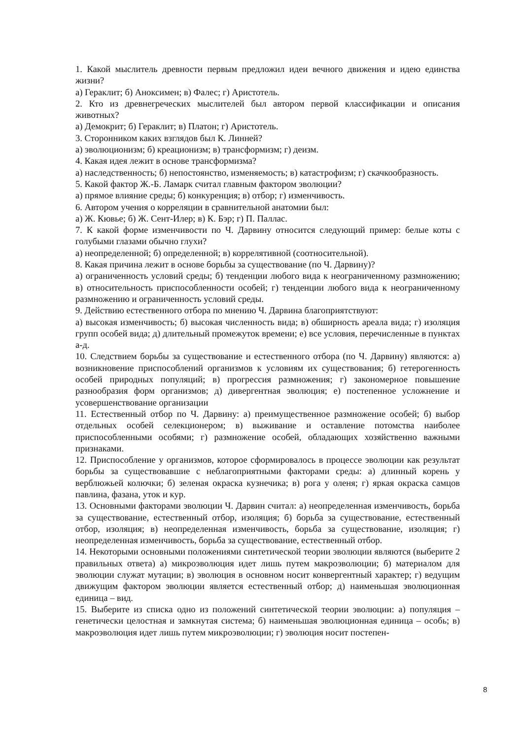1. Какой мыслитель древности первым предложил идеи вечного движения и идею единства жизни?
а) Гераклит; б) Аноксимен; в) Фалес; г) Аристотель.
2. Кто из древнегреческих мыслителей был автором первой классификации и описания животных?
а) Демокрит; б) Гераклит; в) Платон; г) Аристотель.
3. Сторонником каких взглядов был К. Линней?
а) эволюционизм; б) креационизм; в) трансформизм; г) деизм.
4. Какая идея лежит в основе трансформизма?
а) наследственность; б) непостоянство, изменяемость; в) катастрофизм; г) скачкообразность.
5. Какой фактор Ж.-Б. Ламарк считал главным фактором эволюции?
а) прямое влияние среды; б) конкуренция; в) отбор; г) изменчивость.
6. Автором учения о корреляции в сравнительной анатомии был:
а) Ж. Кювье; б) Ж. Сент-Илер; в) К. Бэр; г) П. Паллас.
7. К какой форме изменчивости по Ч. Дарвину относится следующий пример: белые коты с голубыми глазами обычно глухи?
а) неопределенной; б) определенной; в) коррелятивной (соотносительной).
8. Какая причина лежит в основе борьбы за существование (по Ч. Дарвину)?
а) ограниченность условий среды; б) тенденции любого вида к неограниченному размножению; в) относительность приспособленности особей; г) тенденции любого вида к неограниченному размножению и ограниченность условий среды.
9. Действию естественного отбора по мнению Ч. Дарвина благоприятствуют:
а) высокая изменчивость; б) высокая численность вида; в) обширность ареала вида; г) изоляция групп особей вида; д) длительный промежуток времени; е) все условия, перечисленные в пунктах а-д.
10. Следствием борьбы за существование и естественного отбора (по Ч. Дарвину) являются: а) возникновение приспособлений организмов к условиям их существования; б) гетерогенность особей природных популяций; в) прогрессия размножения; г) закономерное повышение разнообразия форм организмов; д) дивергентная эволюция; е) постепенное усложнение и усовершенствование организации
11. Естественный отбор по Ч. Дарвину: а) преимущественное размножение особей; б) выбор отдельных особей селекционером; в) выживание и оставление потомства наиболее приспособленными особями; г) размножение особей, обладающих хозяйственно важными признаками.
12. Приспособление у организмов, которое сформировалось в процессе эволюции как результат борьбы за существовавшие с неблагоприятными факторами среды: а) длинный корень у верблюжьей колючки; б) зеленая окраска кузнечика; в) рога у оленя; г) яркая окраска самцов павлина, фазана, уток и кур.
13. Основными факторами эволюции Ч. Дарвин считал: а) неопределенная изменчивость, борьба за существование, естественный отбор, изоляция; б) борьба за существование, естественный отбор, изоляция; в) неопределенная изменчивость, борьба за существование, изоляция; г) неопределенная изменчивость, борьба за существование, естественный отбор.
14. Некоторыми основными положениями синтетической теории эволюции являются (выберите 2 правильных ответа) а) микроэволюция идет лишь путем макроэволюции; б) материалом для эволюции служат мутации; в) эволюция в основном носит конвергентный характер; г) ведущим движущим фактором эволюции является естественный отбор; д) наименьшая эволюционная единица – вид.
15. Выберите из списка одно из положений синтетической теории эволюции: а) популяция – генетически целостная и замкнутая система; б) наименьшая эволюционная единица – особь; в) макроэволюция идет лишь путем микроэволюции; г) эволюция носит постепен-
8